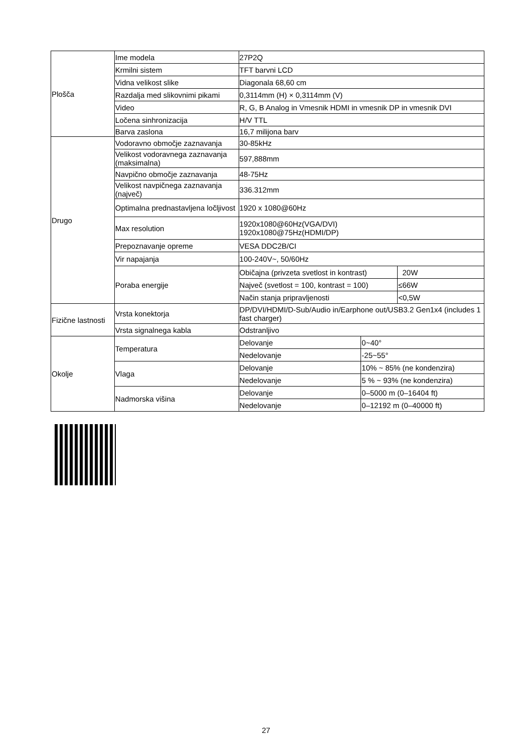| Plošča | Ime modela | 27P2Q | | |
| | Krmilni sistem | TFT barvni LCD | | |
| | Vidna velikost slike | Diagonala 68,60 cm | | |
| | Razdalja med slikovnimi pikami | 0,3114mm (H) × 0,3114mm (V) | | |
| | Video | R, G, B Analog in Vmesnik HDMI in vmesnik DP in vmesnik DVI | | |
| | Ločena sinhronizacija | H/V TTL | | |
| | Barva zaslona | 16,7 milijona barv | | |
| Drugo | Vodoravno območje zaznavanja | 30-85kHz | | |
| | Velikost vodoravnega zaznavanja (maksimalna) | 597,888mm | | |
| | Navpično območje zaznavanja | 48-75Hz | | |
| | Velikost navpičnega zaznavanja (največ) | 336.312mm | | |
| | Optimalna prednastavljena ločljivost | 1920 x 1080@60Hz | | |
| | Max resolution | 1920x1080@60Hz(VGA/DVI) 1920x1080@75Hz(HDMI/DP) | | |
| | Prepoznavanje opreme | VESA DDC2B/CI | | |
| | Vir napajanja | 100-240V~, 50/60Hz | | |
| | Poraba energije | Običajna (privzeta svetlost in kontrast) | | 20W |
| | | Največ (svetlost = 100, kontrast = 100) | | ≤66W |
| | | Način stanja pripravljenosti | | <0,5W |
| Fizične lastnosti | Vrsta konektorja | DP/DVI/HDMI/D-Sub/Audio in/Earphone out/USB3.2 Gen1x4 (includes 1 fast charger) | | |
| | Vrsta signalnega kabla | Odstranljivo | | |
| Okolje | Temperatura | Delovanje | 0~40° | |
| | | Nedelovanje | -25~55° | |
| | Vlaga | Delovanje | 10% ~ 85% (ne kondenzira) | |
| | | Nedelovanje | 5 % ~ 93% (ne kondenzira) | |
| | Nadmorska višina | Delovanje | 0–5000 m (0–16404 ft) | |
| | | Nedelovanje | 0–12192 m (0–40000 ft) | |
27